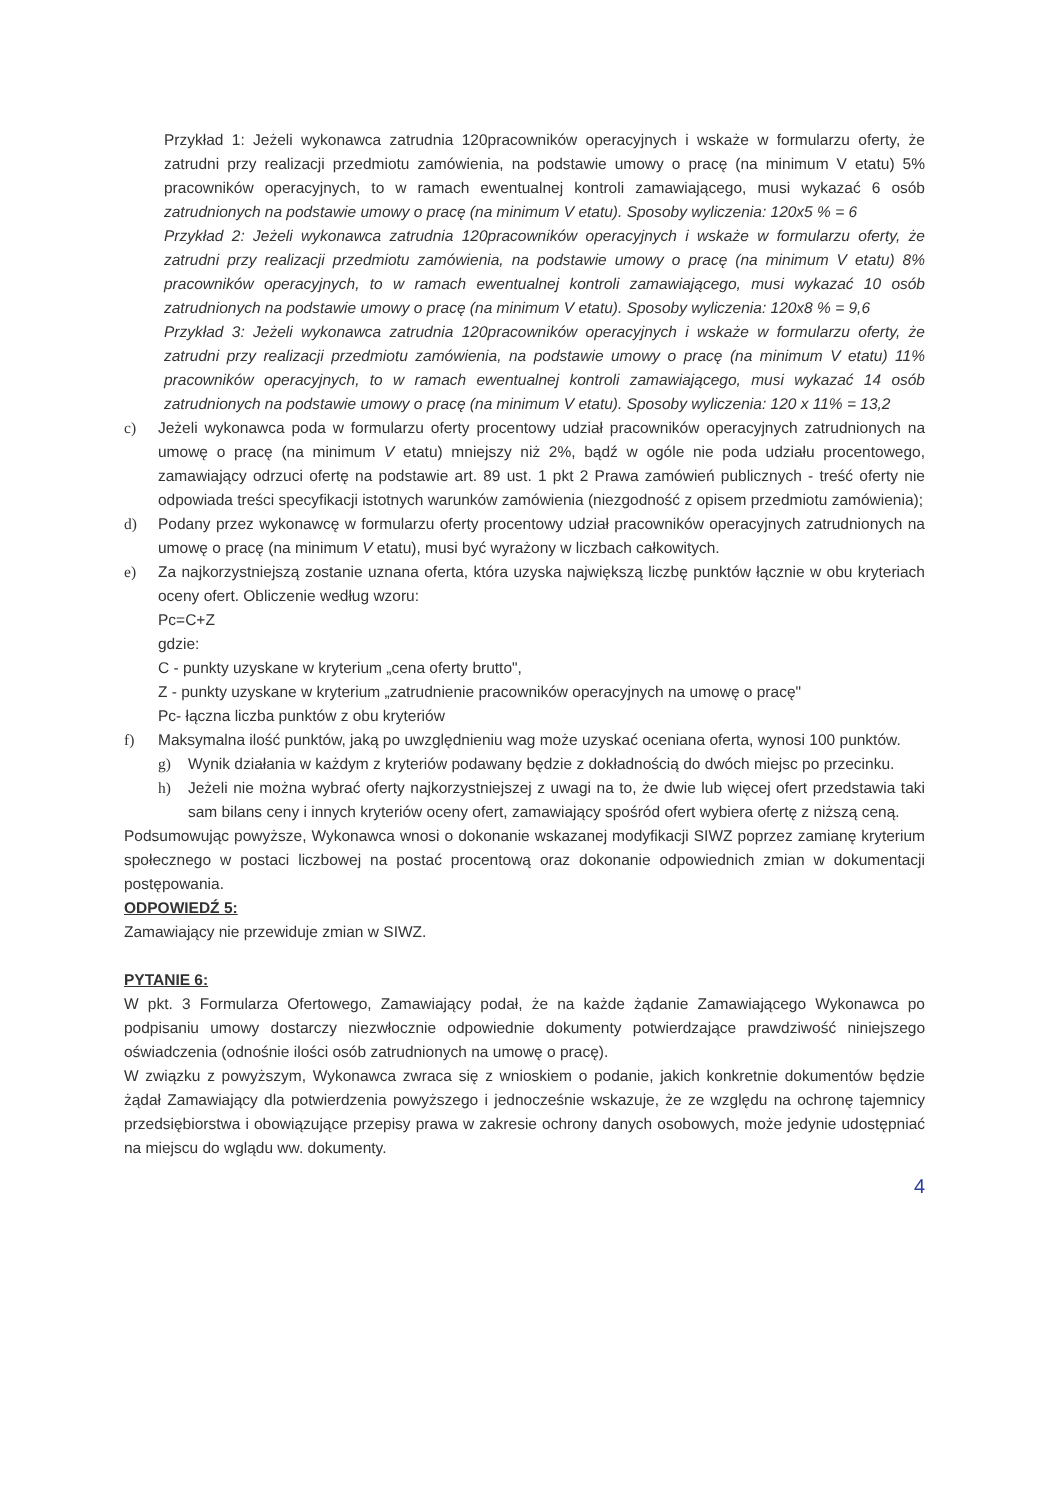Przykład 1: Jeżeli wykonawca zatrudnia 120pracowników operacyjnych i wskaże w formularzu oferty, że zatrudni przy realizacji przedmiotu zamówienia, na podstawie umowy o pracę (na minimum V etatu) 5% pracowników operacyjnych, to w ramach ewentualnej kontroli zamawiającego, musi wykazać 6 osób zatrudnionych na podstawie umowy o pracę (na minimum V etatu). Sposoby wyliczenia: 120x5 % = 6
Przykład 2: Jeżeli wykonawca zatrudnia 120pracowników operacyjnych i wskaże w formularzu oferty, że zatrudni przy realizacji przedmiotu zamówienia, na podstawie umowy o pracę (na minimum V etatu) 8% pracowników operacyjnych, to w ramach ewentualnej kontroli zamawiającego, musi wykazać 10 osób zatrudnionych na podstawie umowy o pracę (na minimum V etatu). Sposoby wyliczenia: 120x8 % = 9,6
Przykład 3: Jeżeli wykonawca zatrudnia 120pracowników operacyjnych i wskaże w formularzu oferty, że zatrudni przy realizacji przedmiotu zamówienia, na podstawie umowy o pracę (na minimum V etatu) 11% pracowników operacyjnych, to w ramach ewentualnej kontroli zamawiającego, musi wykazać 14 osób zatrudnionych na podstawie umowy o pracę (na minimum V etatu). Sposoby wyliczenia: 120 x 11% = 13,2
c) Jeżeli wykonawca poda w formularzu oferty procentowy udział pracowników operacyjnych zatrudnionych na umowę o pracę (na minimum V etatu) mniejszy niż 2%, bądź w ogóle nie poda udziału procentowego, zamawiający odrzuci ofertę na podstawie art. 89 ust. 1 pkt 2 Prawa zamówień publicznych - treść oferty nie odpowiada treści specyfikacji istotnych warunków zamówienia (niezgodność z opisem przedmiotu zamówienia);
d) Podany przez wykonawcę w formularzu oferty procentowy udział pracowników operacyjnych zatrudnionych na umowę o pracę (na minimum V etatu), musi być wyrażony w liczbach całkowitych.
e) Za najkorzystniejszą zostanie uznana oferta, która uzyska największą liczbę punktów łącznie w obu kryteriach oceny ofert. Obliczenie według wzoru:
Pc=C+Z
gdzie:
C - punkty uzyskane w kryterium „cena oferty brutto",
Z - punkty uzyskane w kryterium „zatrudnienie pracowników operacyjnych na umowę o pracę"
Pc- łączna liczba punktów z obu kryteriów
f) Maksymalna ilość punktów, jaką po uwzględnieniu wag może uzyskać oceniana oferta, wynosi 100 punktów.
g) Wynik działania w każdym z kryteriów podawany będzie z dokładnością do dwóch miejsc po przecinku.
h) Jeżeli nie można wybrać oferty najkorzystniejszej z uwagi na to, że dwie lub więcej ofert przedstawia taki sam bilans ceny i innych kryteriów oceny ofert, zamawiający spośród ofert wybiera ofertę z niższą ceną.
Podsumowując powyższe, Wykonawca wnosi o dokonanie wskazanej modyfikacji SIWZ poprzez zamianę kryterium społecznego w postaci liczbowej na postać procentową oraz dokonanie odpowiednich zmian w dokumentacji postępowania.
ODPOWIEDŹ 5:
Zamawiający nie przewiduje zmian w SIWZ.
PYTANIE 6:
W pkt. 3 Formularza Ofertowego, Zamawiający podał, że na każde żądanie Zamawiającego Wykonawca po podpisaniu umowy dostarczy niezwłocznie odpowiednie dokumenty potwierdzające prawdziwość niniejszego oświadczenia (odnośnie ilości osób zatrudnionych na umowę o pracę).
W związku z powyższym, Wykonawca zwraca się z wnioskiem o podanie, jakich konkretnie dokumentów będzie żądał Zamawiający dla potwierdzenia powyższego i jednocześnie wskazuje, że ze względu na ochronę tajemnicy przedsiębiorstwa i obowiązujące przepisy prawa w zakresie ochrony danych osobowych, może jedynie udostępniać na miejscu do wglądu ww. dokumenty.
4